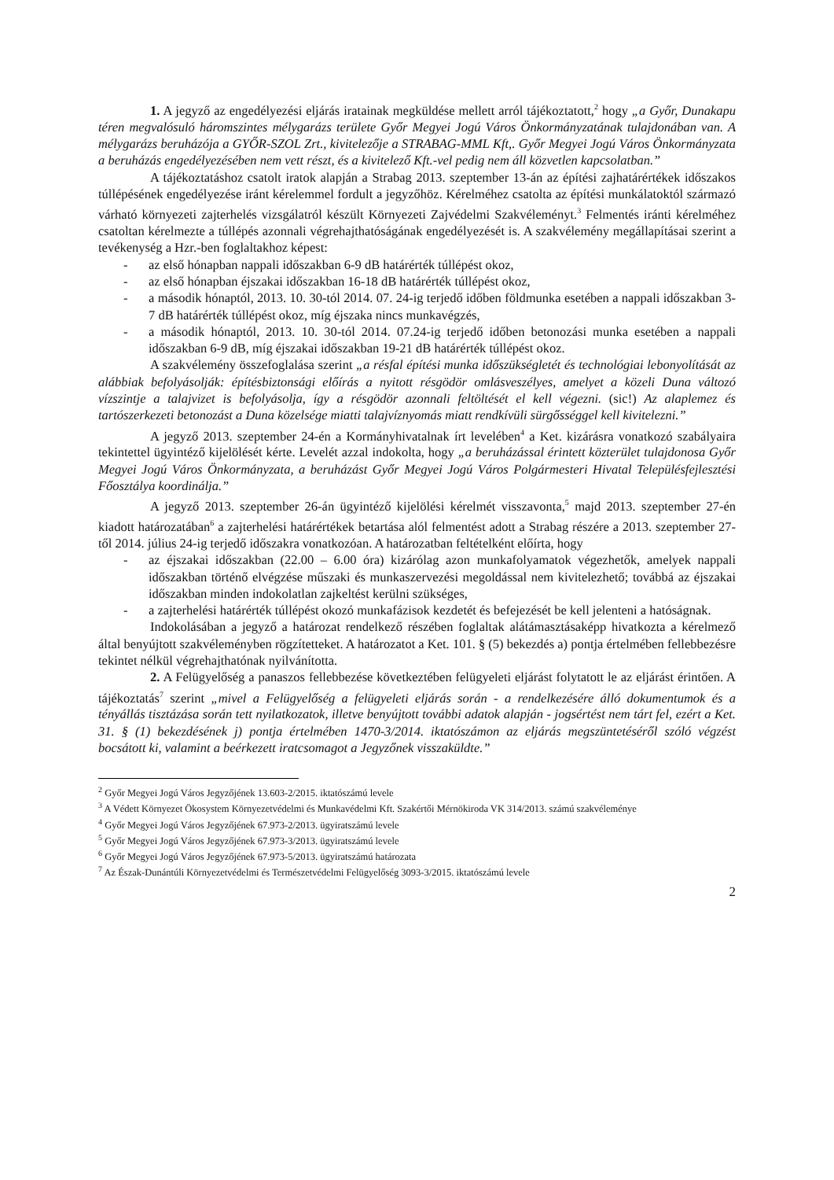1. A jegyző az engedélyezési eljárás iratainak megküldése mellett arról tájékoztatott,<sup>2</sup> hogy „a Győr, Dunakapu téren megvalósuló háromszintes mélygarázs területe Győr Megyei Jogú Város Önkormányzatának tulajdonában van. A mélygarázs beruházója a GYŐR-SZOL Zrt., kivitelezője a STRABAG-MML Kft,. Győr Megyei Jogú Város Önkormányzata a beruházás engedélyezésében nem vett részt, és a kivitelező Kft.-vel pedig nem áll közvetlen kapcsolatban.”
A tájékoztatáshoz csatolt iratok alapján a Strabag 2013. szeptember 13-án az építési zajhatárértékek időszakos túllépésének engedélyezése iránt kérelemmel fordult a jegyzőhöz. Kérelméhez csatolta az építési munkálatoktól származó várható környezeti zajterhelés vizsgálatról készült Környezeti Zajvédelmi Szakvéleményt.<sup>3</sup> Felmentés iránti kérelméhez csatoltan kérelmezte a túllépés azonnali végrehajthatóságának engedélyezését is. A szakvélemény megállapításai szerint a tevékenység a Hzr.-ben foglaltakhoz képest:
- az első hónapban nappali időszakban 6-9 dB határérték túllépést okoz,
- az első hónapban éjszakai időszakban 16-18 dB határérték túllépést okoz,
- a második hónaptól, 2013. 10. 30-tól 2014. 07. 24-ig terjedő időben földmunka esetében a nappali időszakban 3-7 dB határérték túllépést okoz, míg éjszaka nincs munkavégzés,
- a második hónaptól, 2013. 10. 30-tól 2014. 07.24-ig terjedő időben betonozási munka esetében a nappali időszakban 6-9 dB, míg éjszakai időszakban 19-21 dB határérték túllépést okoz.
A szakvélemény összefoglalása szerint „a résfal építési munka időszükségletét és technológiai lebonyolítását az alábbiak befolyásolják: építésbiztonsági előírás a nyitott résgödör omlásveszélyes, amelyet a közeli Duna változó vízszintje a talajvizet is befolyásolja, így a résgödör azonnali feltöltését el kell végezni. (sic!) Az alaplemez és tartószerkezeti betonozást a Duna közelsége miatti talajvíznyomás miatt rendkívüli sürgősséggel kell kivitelezni.”
A jegyző 2013. szeptember 24-én a Kormányhivatalnak írt levelében<sup>4</sup> a Ket. kizárásra vonatkozó szabályaira tekintettel ügyintéző kijelölését kérte. Levelét azzal indokolta, hogy „a beruházással érintett közterület tulajdonosa Győr Megyei Jogú Város Önkormányzata, a beruházást Győr Megyei Jogú Város Polgármesteri Hivatal Településfejlesztési Főosztálya koordinálja.”
A jegyző 2013. szeptember 26-án ügyintéző kijelölési kérelmét visszavonta,<sup>5</sup> majd 2013. szeptember 27-én kiadott határozatában<sup>6</sup> a zajterhelési határértékek betartása alól felmentést adott a Strabag részére a 2013. szeptember 27-től 2014. július 24-ig terjedő időszakra vonatkozóan. A határozatban feltételként előírta, hogy
- az éjszakai időszakban (22.00 – 6.00 óra) kizárólag azon munkafolyamatok végezhetők, amelyek nappali időszakban történő elvégzése műszaki és munkaszervezési megoldással nem kivitelezhető; továbbá az éjszakai időszakban minden indokolatlan zajkeltést kerülni szükséges,
- a zajterhelési határérték túllépést okozó munkafázisok kezdetét és befejezését be kell jelenteni a hatóságnak.
Indokolásában a jegyző a határozat rendelkező részében foglaltak alátámasztásaképp hivatkozta a kérelmező által benyújtott szakvéleményben rögzítetteket. A határozatot a Ket. 101. § (5) bekezdés a) pontja értelmében fellebbezésre tekintet nélkül végrehajthatónak nyilvánította.
2. A Felügyelőség a panaszos fellebbezése következtében felügyeleti eljárást folytatott le az eljárást érintően. A tájékoztatás<sup>7</sup> szerint „mivel a Felügyelőség a felügyeleti eljárás során - a rendelkezésére álló dokumentumok és a tényállás tisztázása során tett nyilatkozatok, illetve benyújtott további adatok alapján - jogsértést nem tárt fel, ezért a Ket. 31. § (1) bekezdésének j) pontja értelmében 1470-3/2014. iktatószámon az eljárás megszüntetéséről szóló végzést bocsátott ki, valamint a beérkezett iratcsomagot a Jegyzőnek visszaküldte.”
<sup>2</sup> Győr Megyei Jogú Város Jegyzőjének 13.603-2/2015. iktatószámú levele
<sup>3</sup> A Védett Környezet Ökosystem Környezetvédelmi és Munkavédelmi Kft. Szakértői Mérnökiroda VK 314/2013. számú szakvéleménye
<sup>4</sup> Győr Megyei Jogú Város Jegyzőjének 67.973-2/2013. ügyiratszámú levele
<sup>5</sup> Győr Megyei Jogú Város Jegyzőjének 67.973-3/2013. ügyiratszámú levele
<sup>6</sup> Győr Megyei Jogú Város Jegyzőjének 67.973-5/2013. ügyiratszámú határozata
<sup>7</sup> Az Észak-Dunántúli Környezetvédelmi és Természetvédelmi Felügyelőség 3093-3/2015. iktatószámú levele
2